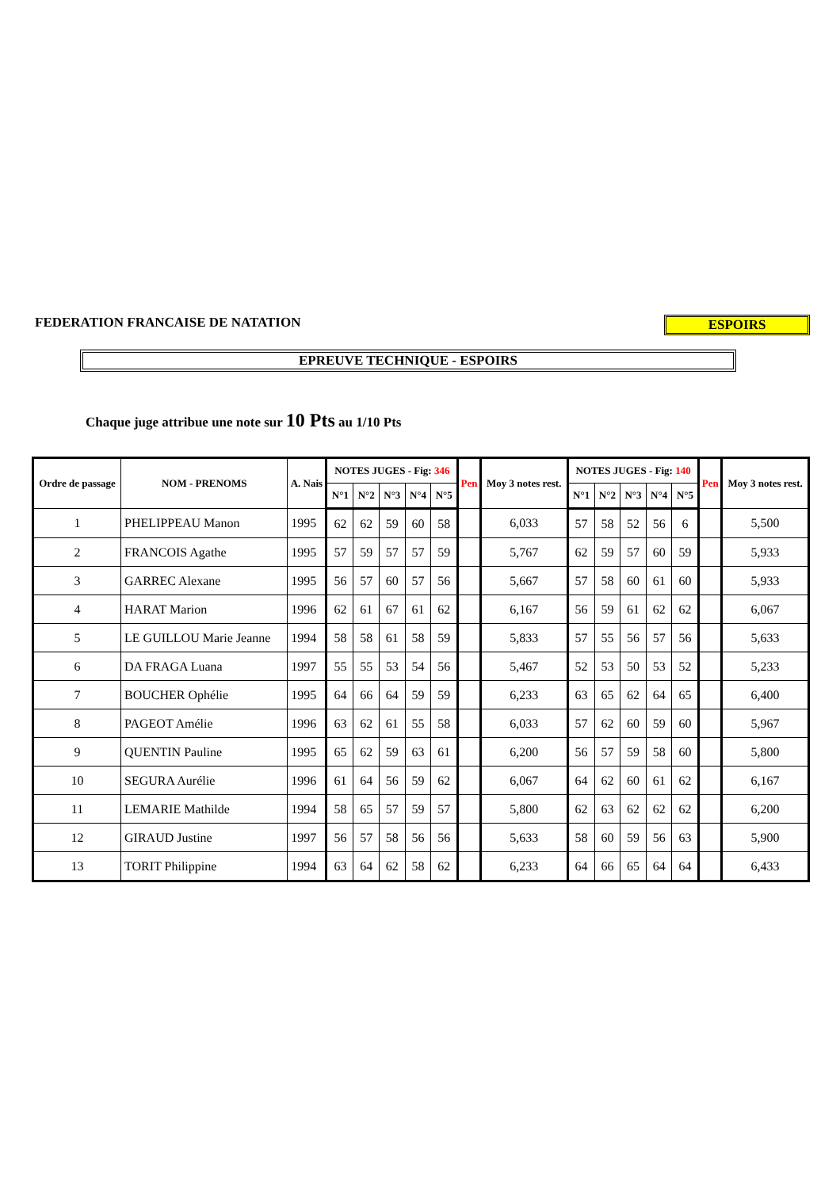FEDERATION FRANCAISE DE NATATION
ESPOIRS
EPREUVE TECHNIQUE - ESPOIRS
Chaque juge attribue une note sur 10 Pts au 1/10 Pts
| Ordre de passage | NOM - PRENOMS | A. Nais | NOTES JUGES - Fig: 346 | | | | | Pen | Moy 3 notes rest. | NOTES JUGES - Fig: 140 | | | | | Pen | Moy 3 notes rest. |
| --- | --- | --- | --- | --- | --- | --- | --- | --- | --- | --- | --- | --- | --- | --- | --- | --- |
| | | | N°1 | N°2 | N°3 | N°4 | N°5 | | | N°1 | N°2 | N°3 | N°4 | N°5 | | |
| 1 | PHELIPPEAU Manon | 1995 | 62 | 62 | 59 | 60 | 58 | | 6,033 | 57 | 58 | 52 | 56 | 6 | | 5,500 |
| 2 | FRANCOIS Agathe | 1995 | 57 | 59 | 57 | 57 | 59 | | 5,767 | 62 | 59 | 57 | 60 | 59 | | 5,933 |
| 3 | GARREC Alexane | 1995 | 56 | 57 | 60 | 57 | 56 | | 5,667 | 57 | 58 | 60 | 61 | 60 | | 5,933 |
| 4 | HARAT Marion | 1996 | 62 | 61 | 67 | 61 | 62 | | 6,167 | 56 | 59 | 61 | 62 | 62 | | 6,067 |
| 5 | LE GUILLOU Marie Jeanne | 1994 | 58 | 58 | 61 | 58 | 59 | | 5,833 | 57 | 55 | 56 | 57 | 56 | | 5,633 |
| 6 | DA FRAGA Luana | 1997 | 55 | 55 | 53 | 54 | 56 | | 5,467 | 52 | 53 | 50 | 53 | 52 | | 5,233 |
| 7 | BOUCHER Ophélie | 1995 | 64 | 66 | 64 | 59 | 59 | | 6,233 | 63 | 65 | 62 | 64 | 65 | | 6,400 |
| 8 | PAGEOT Amélie | 1996 | 63 | 62 | 61 | 55 | 58 | | 6,033 | 57 | 62 | 60 | 59 | 60 | | 5,967 |
| 9 | QUENTIN Pauline | 1995 | 65 | 62 | 59 | 63 | 61 | | 6,200 | 56 | 57 | 59 | 58 | 60 | | 5,800 |
| 10 | SEGURA Aurélie | 1996 | 61 | 64 | 56 | 59 | 62 | | 6,067 | 64 | 62 | 60 | 61 | 62 | | 6,167 |
| 11 | LEMARIE Mathilde | 1994 | 58 | 65 | 57 | 59 | 57 | | 5,800 | 62 | 63 | 62 | 62 | 62 | | 6,200 |
| 12 | GIRAUD Justine | 1997 | 56 | 57 | 58 | 56 | 56 | | 5,633 | 58 | 60 | 59 | 56 | 63 | | 5,900 |
| 13 | TORIT Philippine | 1994 | 63 | 64 | 62 | 58 | 62 | | 6,233 | 64 | 66 | 65 | 64 | 64 | | 6,433 |